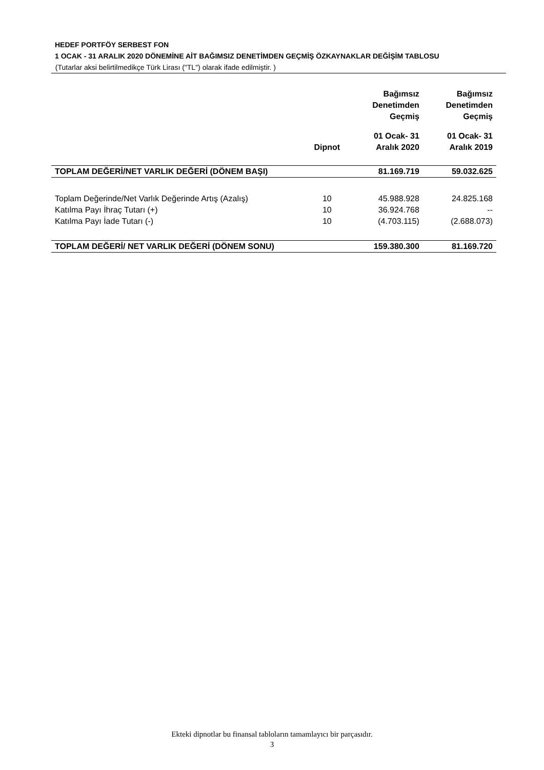HEDEF PORTFÖY SERBEST FON
1 OCAK - 31 ARALIK 2020 DÖNEMİNE AİT BAĞIMSIZ DENETİMDEN GEÇMİŞ ÖZKAYNAKLAR DEĞİŞİM TABLOSU
(Tutarlar aksi belirtilmedikçe Türk Lirası ("TL") olarak ifade edilmiştir. )
| | | Bağımsız Denetimden Geçmiş | Bağımsız Denetimden Geçmiş |
| --- | --- | --- | --- |
| | Dipnot | 01 Ocak- 31 Aralık 2020 | 01 Ocak- 31 Aralık 2019 |
| TOPLAM DEĞERİ/NET VARLIK DEĞERİ (DÖNEM BAŞI) | | 81.169.719 | 59.032.625 |
| Toplam Değerinde/Net Varlık Değerinde Artış (Azalış) | 10 | 45.988.928 | 24.825.168 |
| Katılma Payı İhraç Tutarı (+) | 10 | 36.924.768 | -- |
| Katılma Payı İade Tutarı (-) | 10 | (4.703.115) | (2.688.073) |
| TOPLAM DEĞERİ/ NET VARLIK DEĞERİ (DÖNEM SONU) | | 159.380.300 | 81.169.720 |
Ekteki dipnotlar bu finansal tabloların tamamlayıcı bir parçasıdır.
3